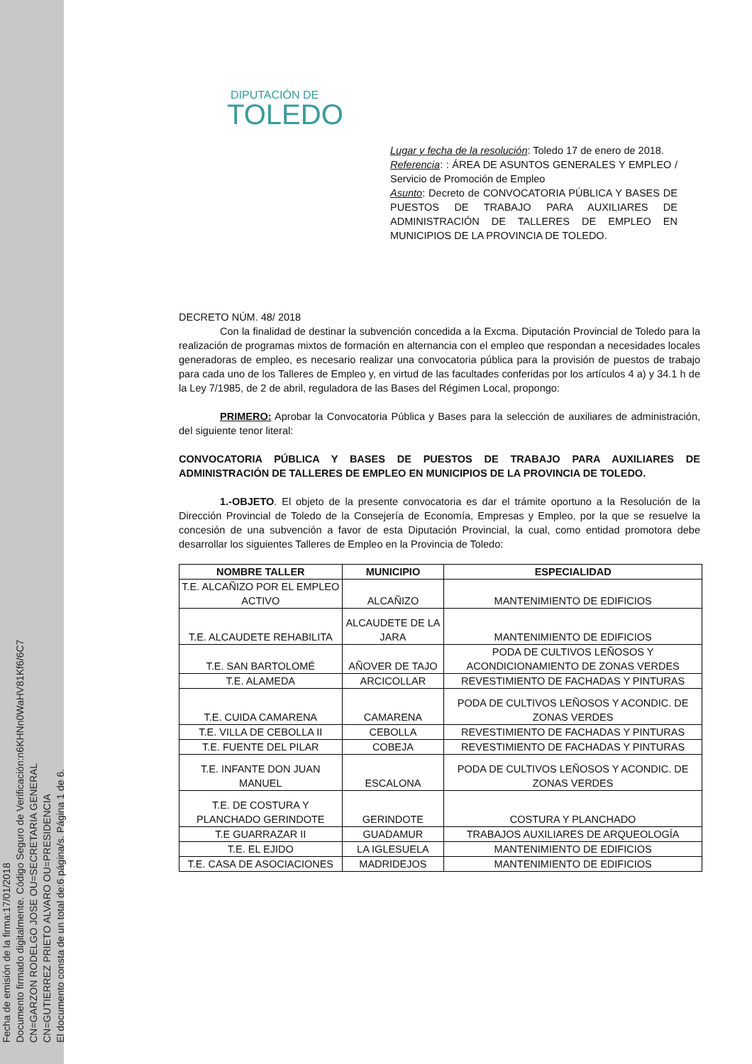Fecha de emisión de la firma:17/01/2018
Documento firmado digitalmente. Código Seguro de Verificación:n6KHNn0WaHV81Kf6/6C7
CN=GARZON RODELGO JOSE OU=SECRETARIA GENERAL
CN=GUTIERREZ PRIETO ALVARO OU=PRESIDENCIA
El documento consta de un total de:6 página/s. Página 1 de 6.
DIPUTACIÓN DE
TOLEDO
Lugar y fecha de la resolución: Toledo 17 de enero de 2018.
Referencia: : ÁREA DE ASUNTOS GENERALES Y EMPLEO / Servicio de Promoción de Empleo
Asunto: Decreto de CONVOCATORIA PÚBLICA Y BASES DE PUESTOS DE TRABAJO PARA AUXILIARES DE ADMINISTRACIÓN DE TALLERES DE EMPLEO EN MUNICIPIOS DE LA PROVINCIA DE TOLEDO.
DECRETO NÚM. 48/ 2018
Con la finalidad de destinar la subvención concedida a la Excma. Diputación Provincial de Toledo para la realización de programas mixtos de formación en alternancia con el empleo que respondan a necesidades locales generadoras de empleo, es necesario realizar una convocatoria pública para la provisión de puestos de trabajo para cada uno de los Talleres de Empleo y, en virtud de las facultades conferidas por los artículos 4 a) y 34.1 h de la Ley 7/1985, de 2 de abril, reguladora de las Bases del Régimen Local, propongo:
PRIMERO: Aprobar la Convocatoria Pública y Bases para la selección de auxiliares de administración, del siguiente tenor literal:
CONVOCATORIA PÚBLICA Y BASES DE PUESTOS DE TRABAJO PARA AUXILIARES DE ADMINISTRACIÓN DE TALLERES DE EMPLEO EN MUNICIPIOS DE LA PROVINCIA DE TOLEDO.
1.-OBJETO. El objeto de la presente convocatoria es dar el trámite oportuno a la Resolución de la Dirección Provincial de Toledo de la Consejería de Economía, Empresas y Empleo, por la que se resuelve la concesión de una subvención a favor de esta Diputación Provincial, la cual, como entidad promotora debe desarrollar los siguientes Talleres de Empleo en la Provincia de Toledo:
| NOMBRE TALLER | MUNICIPIO | ESPECIALIDAD |
| --- | --- | --- |
| T.E. ALCAÑIZO POR EL EMPLEO ACTIVO | ALCAÑIZO | MANTENIMIENTO DE EDIFICIOS |
| T.E. ALCAUDETE REHABILITA | ALCAUDETE DE LA JARA | MANTENIMIENTO DE EDIFICIOS |
| T.E. SAN BARTOLOMÉ | AÑOVER DE TAJO | PODA DE CULTIVOS LEÑOSOS Y ACONDICIONAMIENTO DE ZONAS VERDES |
| T.E. ALAMEDA | ARCICOLLAR | REVESTIMIENTO DE FACHADAS Y PINTURAS |
| T.E. CUIDA CAMARENA | CAMARENA | PODA DE CULTIVOS LEÑOSOS Y ACONDIC. DE ZONAS VERDES |
| T.E. VILLA DE CEBOLLA II | CEBOLLA | REVESTIMIENTO DE FACHADAS Y PINTURAS |
| T.E. FUENTE DEL PILAR | COBEJA | REVESTIMIENTO DE FACHADAS Y PINTURAS |
| T.E. INFANTE DON JUAN MANUEL | ESCALONA | PODA DE CULTIVOS LEÑOSOS Y ACONDIC. DE ZONAS VERDES |
| T.E. DE COSTURA Y PLANCHADO GERINDOTE | GERINDOTE | COSTURA Y PLANCHADO |
| T.E GUARRAZAR II | GUADAMUR | TRABAJOS AUXILIARES DE ARQUEOLOGÍA |
| T.E. EL EJIDO | LA IGLESUELA | MANTENIMIENTO DE EDIFICIOS |
| T.E. CASA DE ASOCIACIONES | MADRIDEJOS | MANTENIMIENTO DE EDIFICIOS |